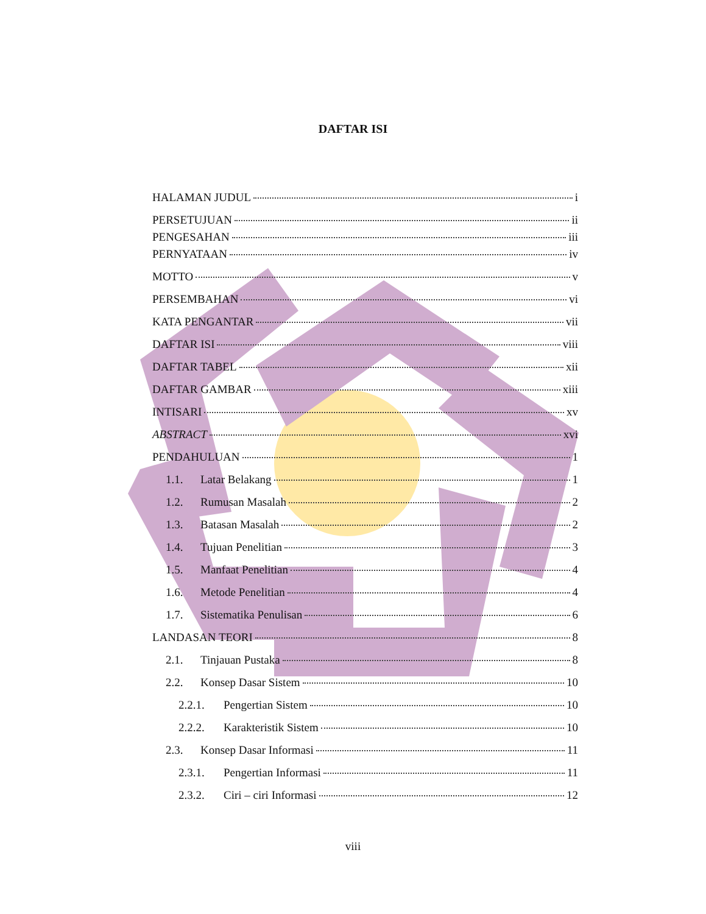DAFTAR ISI
HALAMAN JUDUL i
PERSETUJUAN ii
PENGESAHAN iii
PERNYATAAN iv
MOTTO v
PERSEMBAHAN vi
KATA PENGANTAR vii
DAFTAR ISI viii
DAFTAR TABEL xii
DAFTAR GAMBAR xiii
INTISARI xv
ABSTRACT xvi
PENDAHULUAN 1
1.1. Latar Belakang 1
1.2. Rumusan Masalah 2
1.3. Batasan Masalah 2
1.4. Tujuan Penelitian 3
1.5. Manfaat Penelitian 4
1.6. Metode Penelitian 4
1.7. Sistematika Penulisan 6
LANDASAN TEORI 8
2.1. Tinjauan Pustaka 8
2.2. Konsep Dasar Sistem 10
2.2.1. Pengertian Sistem 10
2.2.2. Karakteristik Sistem 10
2.3. Konsep Dasar Informasi 11
2.3.1. Pengertian Informasi 11
2.3.2. Ciri – ciri Informasi 12
viii